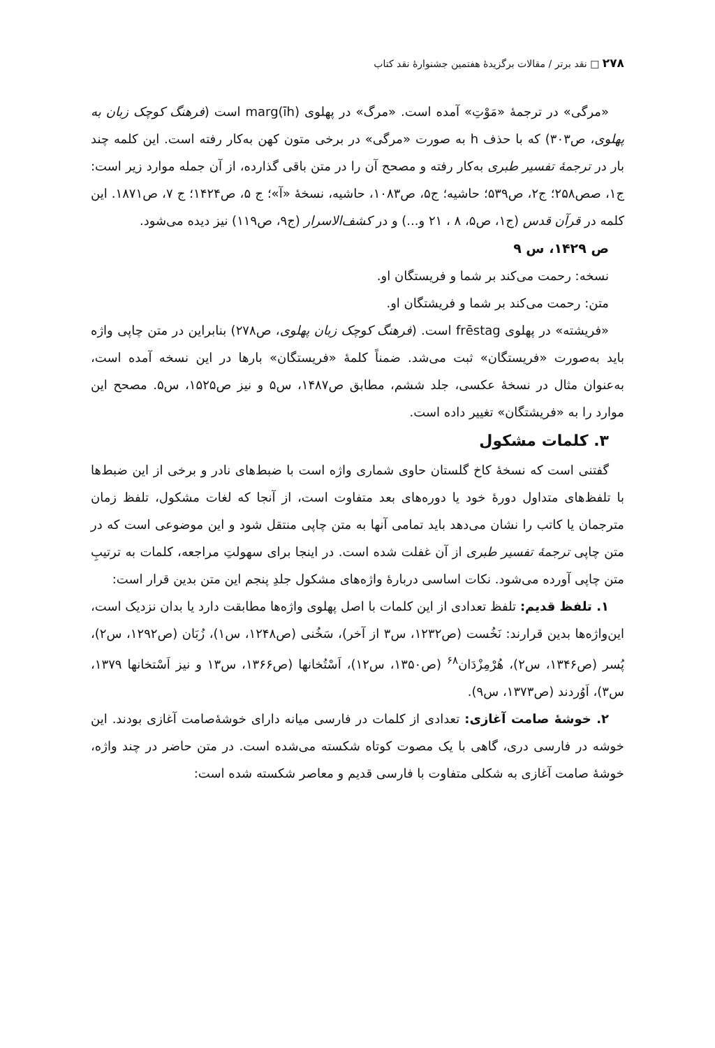۲۷۸ □ نقد برتر / مقالات برگزیدهٔ هفتمین جشنوارهٔ نقد کتاب
«مرگی» در ترجمهٔ «مَوْتِ» آمده است. «مرگ» در پهلوی marg(īh) است (فرهنگ کوچک زبان به پهلوی، ص۳۰۳) که با حذف h به صورت «مرگی» در برخی متون کهن به‌کار رفته است. این کلمه چند بار در ترجمهٔ تفسیر طبری به‌کار رفته و مصحح آن را در متن باقی گذارده، از آن جمله موارد زیر است: ج۱، صص۲۵۸؛ ج۲، ص۵۳۹؛ حاشیه؛ ج۵، ص۱۰۸۳، حاشیه، نسخهٔ «آ»؛ ج ۵، ص۱۴۲۴؛ ج ۷، ص۱۸۷۱. این کلمه در قرآن قدس (ج۱، ص۵، ۸ ، ۲۱ و...) و در کشف‌الاسرار (ج۹، ص۱۱۹) نیز دیده می‌شود.
ص ۱۴۲۹، س ۹
نسخه: رحمت می‌کند بر شما و فریستگان او.
متن: رحمت می‌کند بر شما و فریشتگان او.
«فریشته» در پهلوی frēstag است. (فرهنگ کوچک زبان پهلوی، ص۲۷۸) بنابراین در متن چاپی واژه باید به‌صورت «فریستگان» ثبت می‌شد. ضمناً کلمهٔ «فریستگان» بارها در این نسخه آمده است، به‌عنوان مثال در نسخهٔ عکسی، جلد ششم، مطابق ص۱۴۸۷، س۵ و نیز ص۱۵۲۵، س۵. مصحح این موارد را به «فریشتگان» تغییر داده است.
۳. کلمات مشکول
گفتنی است که نسخهٔ کاخ گلستان حاوی شماری واژه است با ضبط‌های نادر و برخی از این ضبط‌ها با تلفظ‌های متداول دورهٔ خود یا دوره‌های بعد متفاوت است، از آنجا که لغات مشکول، تلفظ زمان مترجمان یا کاتب را نشان می‌دهد باید تمامی آنها به متن چاپی منتقل شود و این موضوعی است که در متن چاپی ترجمهٔ تفسیر طبری از آن غفلت شده است. در اینجا برای سهولتِ مراجعه، کلمات به ترتیبِ متن چاپی آورده می‌شود. نکات اساسی دربارهٔ واژه‌های مشکول جلدِ پنجم این متن بدین قرار است:
۱. تلفظ قدیم: تلفظ تعدادی از این کلمات با اصل پهلوی واژه‌ها مطابقت دارد یا بدان نزدیک است، این‌واژه‌ها بدین قرارند: نَخُست (ص۱۲۳۲، س۳ از آخر)، سَخُنی (ص۱۲۴۸، س۱)، زُبَان (ص۱۲۹۲، س۲)، پُسر (ص۱۳۴۶، س۲)، هُرْمِزْدَان<sup>۶۸</sup> (ص۱۳۵۰، س۱۲)، اَسْتُخانها (ص۱۳۶۶، س۱۳ و نیز اَسْتخانها ۱۳۷۹، س۳)، اَوُردند (ص۱۳۷۳، س۹).
۲. خوشهٔ صامت آغازی: تعدادی از کلمات در فارسی میانه دارای خوشهٔ‌صامت آغازی بودند. این خوشه در فارسی دری، گاهی با یک مصوت کوتاه شکسته می‌شده است. در متن حاضر در چند واژه، خوشهٔ صامت آغازی به شکلی متفاوت با فارسی قدیم و معاصر شکسته شده است: